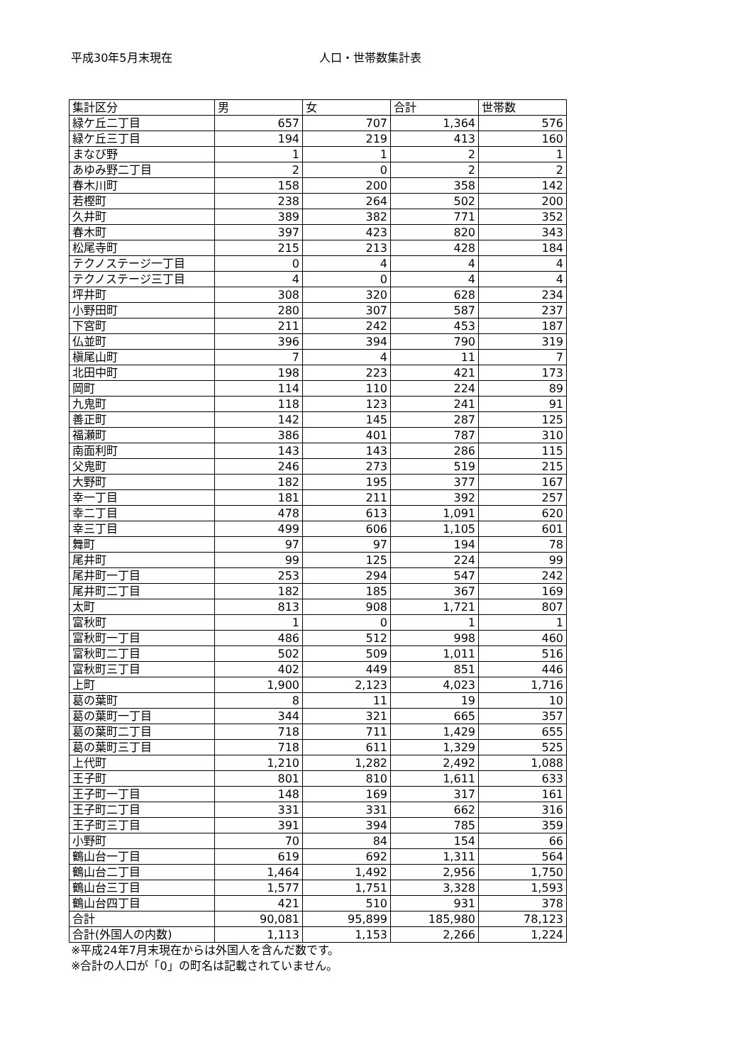平成30年5月末現在 人口・世帯数集計表
| 集計区分 | 男 | 女 | 合計 | 世帯数 |
| --- | --- | --- | --- | --- |
| 緑ケ丘二丁目 | 657 | 707 | 1,364 | 576 |
| 緑ケ丘三丁目 | 194 | 219 | 413 | 160 |
| まなび野 | 1 | 1 | 2 | 1 |
| あゆみ野二丁目 | 2 | 0 | 2 | 2 |
| 春木川町 | 158 | 200 | 358 | 142 |
| 若樫町 | 238 | 264 | 502 | 200 |
| 久井町 | 389 | 382 | 771 | 352 |
| 春木町 | 397 | 423 | 820 | 343 |
| 松尾寺町 | 215 | 213 | 428 | 184 |
| テクノステージ一丁目 | 0 | 4 | 4 | 4 |
| テクノステージ三丁目 | 4 | 0 | 4 | 4 |
| 坪井町 | 308 | 320 | 628 | 234 |
| 小野田町 | 280 | 307 | 587 | 237 |
| 下宮町 | 211 | 242 | 453 | 187 |
| 仏並町 | 396 | 394 | 790 | 319 |
| 槇尾山町 | 7 | 4 | 11 | 7 |
| 北田中町 | 198 | 223 | 421 | 173 |
| 岡町 | 114 | 110 | 224 | 89 |
| 九鬼町 | 118 | 123 | 241 | 91 |
| 善正町 | 142 | 145 | 287 | 125 |
| 福瀬町 | 386 | 401 | 787 | 310 |
| 南面利町 | 143 | 143 | 286 | 115 |
| 父鬼町 | 246 | 273 | 519 | 215 |
| 大野町 | 182 | 195 | 377 | 167 |
| 幸一丁目 | 181 | 211 | 392 | 257 |
| 幸二丁目 | 478 | 613 | 1,091 | 620 |
| 幸三丁目 | 499 | 606 | 1,105 | 601 |
| 舞町 | 97 | 97 | 194 | 78 |
| 尾井町 | 99 | 125 | 224 | 99 |
| 尾井町一丁目 | 253 | 294 | 547 | 242 |
| 尾井町二丁目 | 182 | 185 | 367 | 169 |
| 太町 | 813 | 908 | 1,721 | 807 |
| 富秋町 | 1 | 0 | 1 | 1 |
| 富秋町一丁目 | 486 | 512 | 998 | 460 |
| 富秋町二丁目 | 502 | 509 | 1,011 | 516 |
| 富秋町三丁目 | 402 | 449 | 851 | 446 |
| 上町 | 1,900 | 2,123 | 4,023 | 1,716 |
| 葛の葉町 | 8 | 11 | 19 | 10 |
| 葛の葉町一丁目 | 344 | 321 | 665 | 357 |
| 葛の葉町二丁目 | 718 | 711 | 1,429 | 655 |
| 葛の葉町三丁目 | 718 | 611 | 1,329 | 525 |
| 上代町 | 1,210 | 1,282 | 2,492 | 1,088 |
| 王子町 | 801 | 810 | 1,611 | 633 |
| 王子町一丁目 | 148 | 169 | 317 | 161 |
| 王子町二丁目 | 331 | 331 | 662 | 316 |
| 王子町三丁目 | 391 | 394 | 785 | 359 |
| 小野町 | 70 | 84 | 154 | 66 |
| 鶴山台一丁目 | 619 | 692 | 1,311 | 564 |
| 鶴山台二丁目 | 1,464 | 1,492 | 2,956 | 1,750 |
| 鶴山台三丁目 | 1,577 | 1,751 | 3,328 | 1,593 |
| 鶴山台四丁目 | 421 | 510 | 931 | 378 |
| 合計 | 90,081 | 95,899 | 185,980 | 78,123 |
| 合計(外国人の内数) | 1,113 | 1,153 | 2,266 | 1,224 |
※平成24年7月末現在からは外国人を含んだ数です。
※合計の人口が「0」の町名は記載されていません。